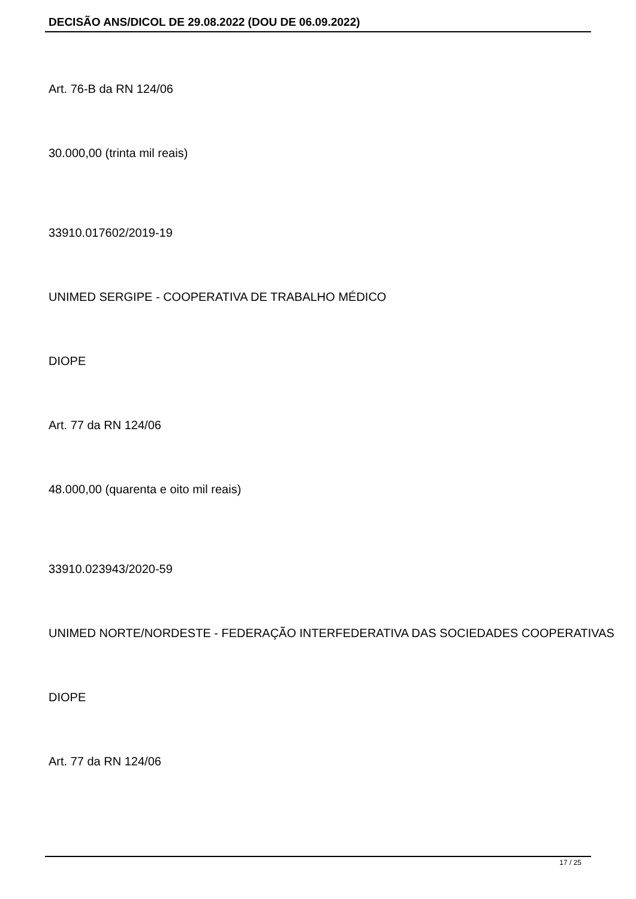DECISÃO ANS/DICOL DE 29.08.2022 (DOU DE 06.09.2022)
Art. 76-B da RN 124/06
30.000,00 (trinta mil reais)
33910.017602/2019-19
UNIMED SERGIPE - COOPERATIVA DE TRABALHO MÉDICO
DIOPE
Art. 77 da RN 124/06
48.000,00 (quarenta e oito mil reais)
33910.023943/2020-59
UNIMED NORTE/NORDESTE - FEDERAÇÃO INTERFEDERATIVA DAS SOCIEDADES COOPERATIVAS
DIOPE
Art. 77 da RN 124/06
17 / 25